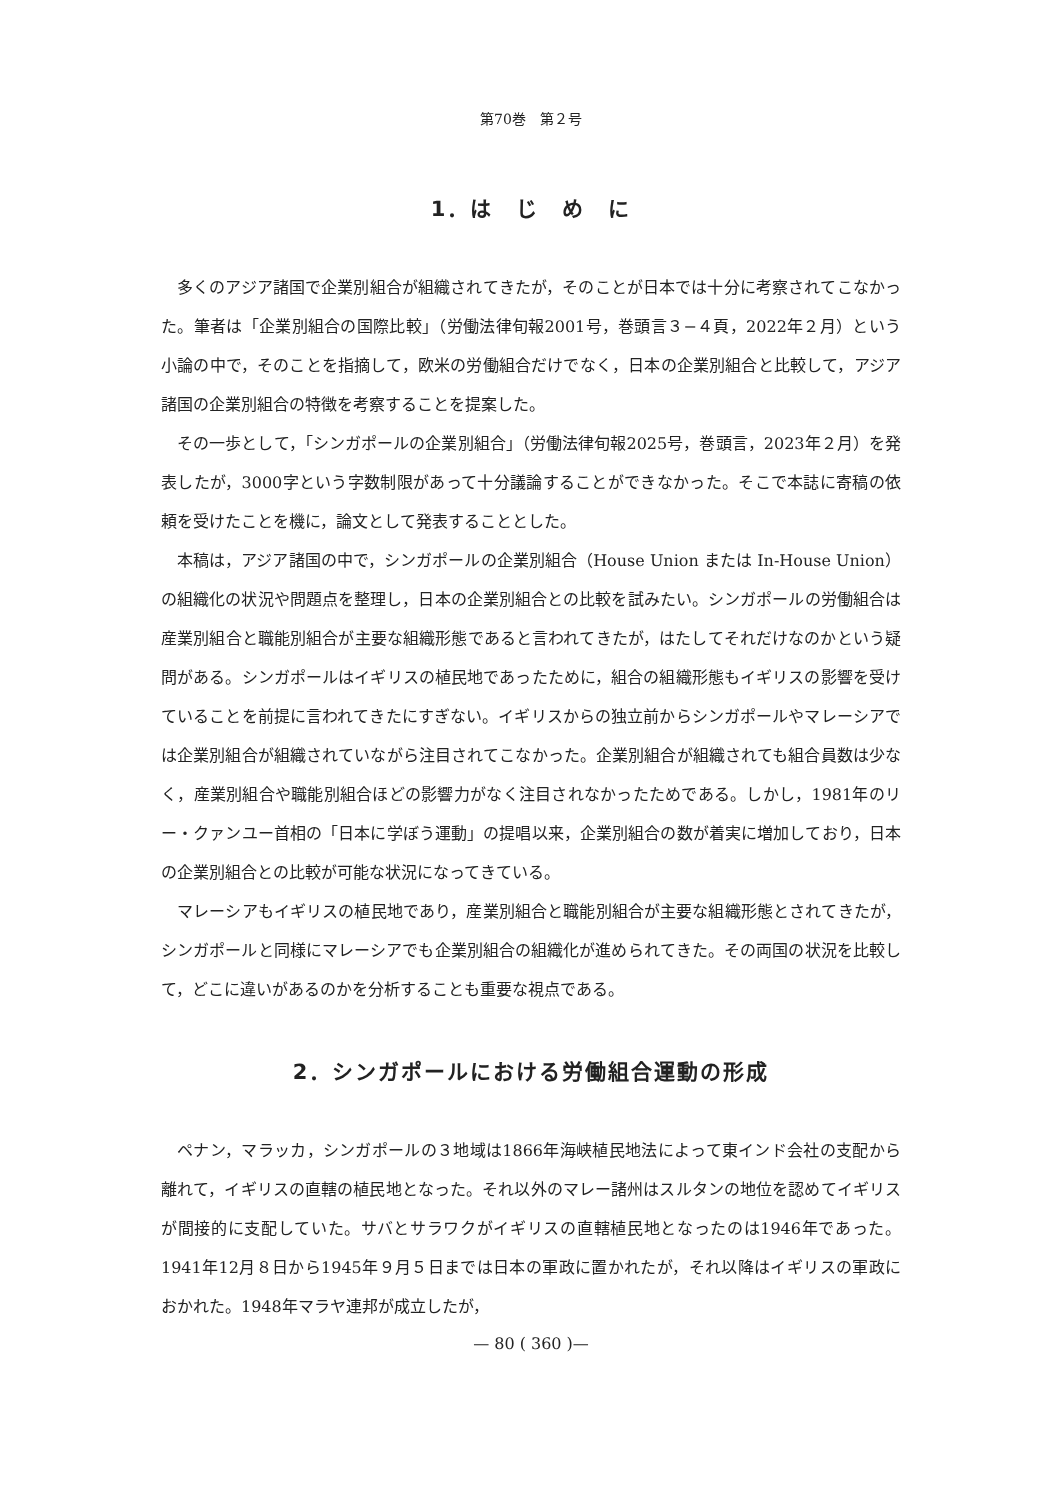第70巻　第２号
1．は　じ　め　に
多くのアジア諸国で企業別組合が組織されてきたが，そのことが日本では十分に考察されてこなかった。筆者は「企業別組合の国際比較」（労働法律旬報2001号，巻頭言３−４頁，2022年２月）という小論の中で，そのことを指摘して，欧米の労働組合だけでなく，日本の企業別組合と比較して，アジア諸国の企業別組合の特徴を考察することを提案した。
その一歩として，「シンガポールの企業別組合」（労働法律旬報2025号，巻頭言，2023年２月）を発表したが，3000字という字数制限があって十分議論することができなかった。そこで本誌に寄稿の依頼を受けたことを機に，論文として発表することとした。
本稿は，アジア諸国の中で，シンガポールの企業別組合（House Union または In-House Union）の組織化の状況や問題点を整理し，日本の企業別組合との比較を試みたい。シンガポールの労働組合は産業別組合と職能別組合が主要な組織形態であると言われてきたが，はたしてそれだけなのかという疑問がある。シンガポールはイギリスの植民地であったために，組合の組織形態もイギリスの影響を受けていることを前提に言われてきたにすぎない。イギリスからの独立前からシンガポールやマレーシアでは企業別組合が組織されていながら注目されてこなかった。企業別組合が組織されても組合員数は少なく，産業別組合や職能別組合ほどの影響力がなく注目されなかったためである。しかし，1981年のリー・クァンユー首相の「日本に学ぼう運動」の提唱以来，企業別組合の数が着実に増加しており，日本の企業別組合との比較が可能な状況になってきている。
マレーシアもイギリスの植民地であり，産業別組合と職能別組合が主要な組織形態とされてきたが，シンガポールと同様にマレーシアでも企業別組合の組織化が進められてきた。その両国の状況を比較して，どこに違いがあるのかを分析することも重要な視点である。
2．シンガポールにおける労働組合運動の形成
ペナン，マラッカ，シンガポールの３地域は1866年海峡植民地法によって東インド会社の支配から離れて，イギリスの直轄の植民地となった。それ以外のマレー諸州はスルタンの地位を認めてイギリスが間接的に支配していた。サバとサラワクがイギリスの直轄植民地となったのは1946年であった。1941年12月８日から1945年９月５日までは日本の軍政に置かれたが，それ以降はイギリスの軍政におかれた。1948年マラヤ連邦が成立したが，
— 80 ( 360 )—